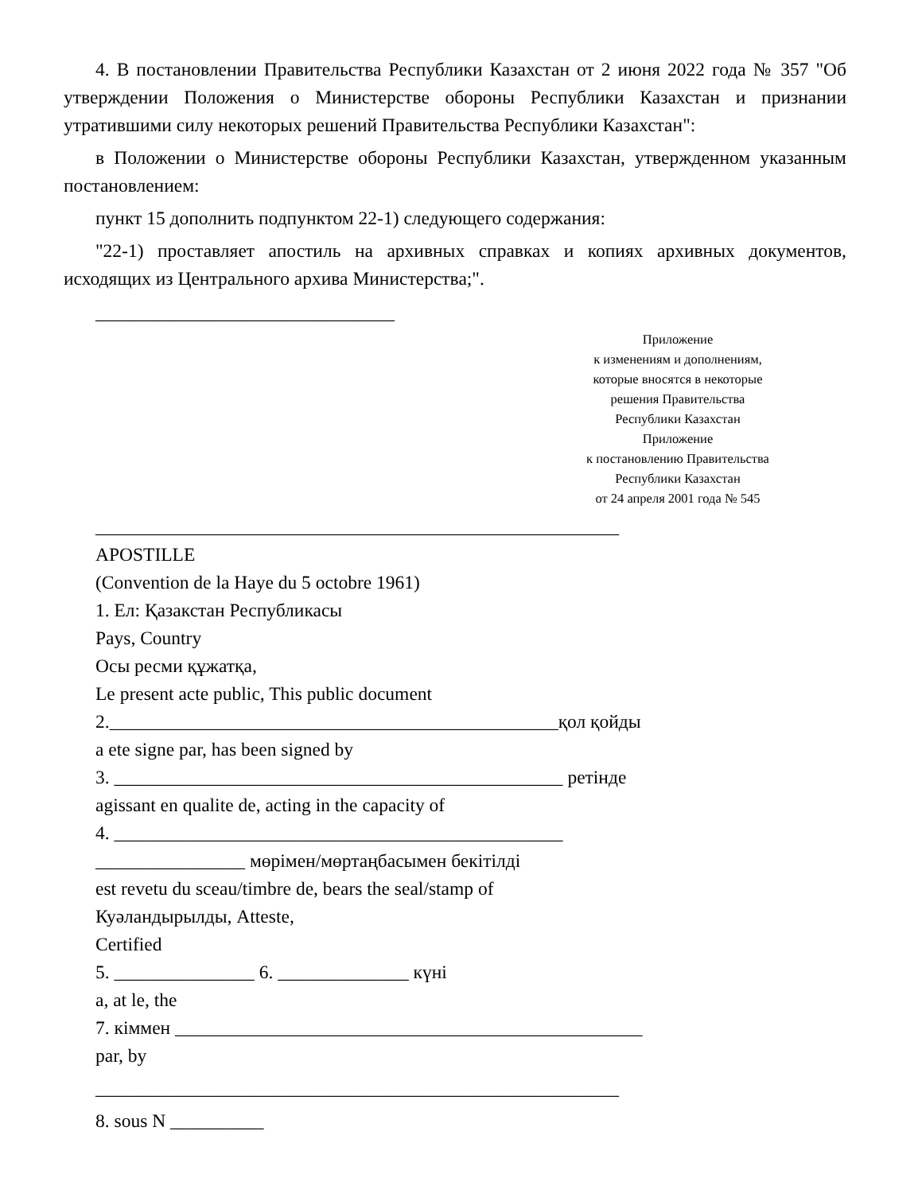4. В постановлении Правительства Республики Казахстан от 2 июня 2022 года № 357 "Об утверждении Положения о Министерстве обороны Республики Казахстан и признании утратившими силу некоторых решений Правительства Республики Казахстан":
в Положении о Министерстве обороны Республики Казахстан, утвержденном указанным постановлением:
пункт 15 дополнить подпунктом 22-1) следующего содержания:
"22-1) проставляет апостиль на архивных справках и копиях архивных документов, исходящих из Центрального архива Министерства;".
________________________________
Приложение
к изменениям и дополнениям,
которые вносятся в некоторые
решения Правительства
Республики Казахстан
Приложение
к постановлению Правительства
Республики Казахстан
от 24 апреля 2001 года № 545
________________________________________________________
APOSTILLE
(Convention de la Haye du 5 octobre 1961)
1. Ел: Қазакстан Республикасы
Pays, Country
Осы ресми құжатқа,
Le present acte public, This public document
2.________________________________________________қол қойды
a ete signe par, has been signed by
3. ________________________________________________ ретінде
agissant en qualite de, acting in the capacity of
4. ________________________________________________
________________ мөрімен/мөртаңбасымен бекітілді
est revetu du sceau/timbre de, bears the seal/stamp of
Куәландырылды, Atteste,
Certified
5. _______________ 6. ______________ күні
a, at le, the
7. кіммен __________________________________________________
par, by
________________________________________________________
8. sous N __________